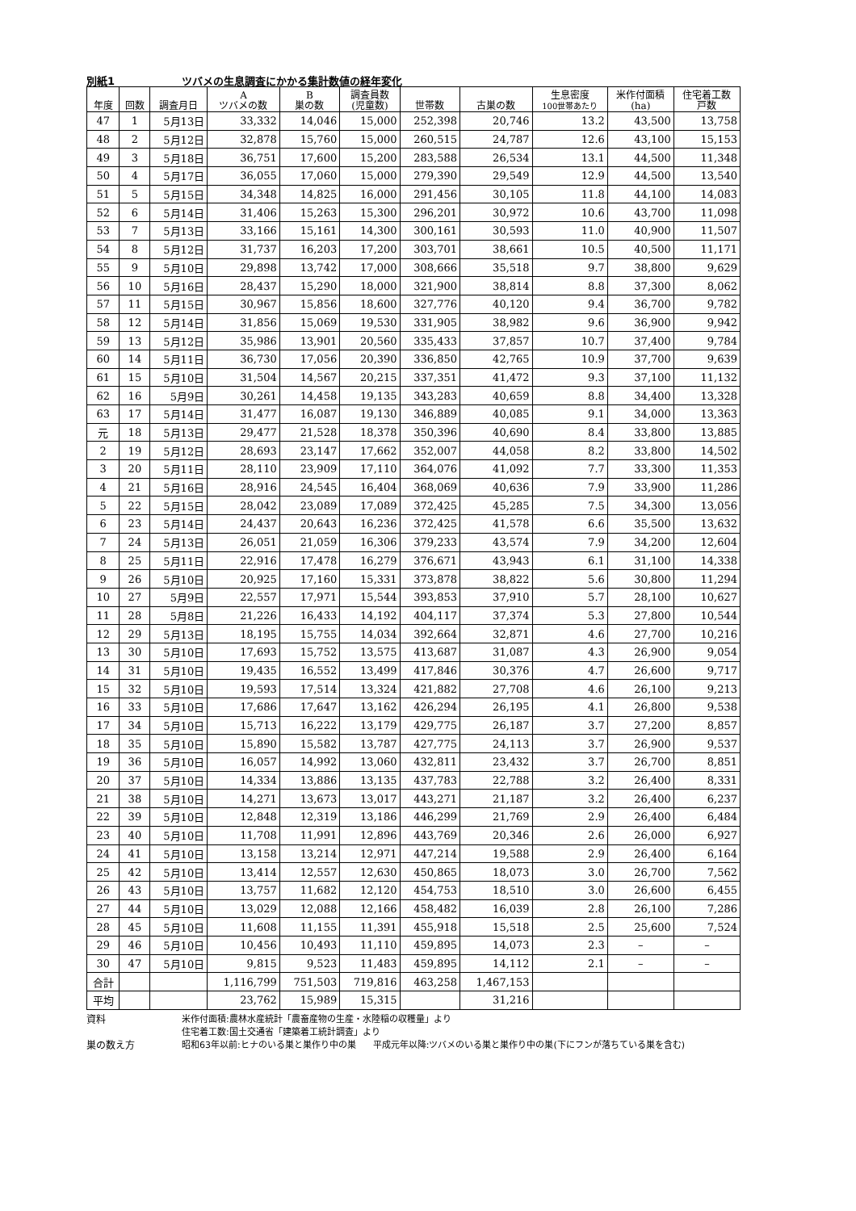別紙1 ツバメの生息調査にかかる集計数値の経年変化
| 年度 | 回数 | 調査月日 | A ツバメの数 | B 巣の数 | 調査員数 (児童数) | 世帯数 | 古巣の数 | 生息密度 100世帯あたり | 米作付面積 (ha) | 住宅着工数 戸数 |
| --- | --- | --- | --- | --- | --- | --- | --- | --- | --- | --- |
| 47 | 1 | 5月13日 | 33,332 | 14,046 | 15,000 | 252,398 | 20,746 | 13.2 | 43,500 | 13,758 |
| 48 | 2 | 5月12日 | 32,878 | 15,760 | 15,000 | 260,515 | 24,787 | 12.6 | 43,100 | 15,153 |
| 49 | 3 | 5月18日 | 36,751 | 17,600 | 15,200 | 283,588 | 26,534 | 13.1 | 44,500 | 11,348 |
| 50 | 4 | 5月17日 | 36,055 | 17,060 | 15,000 | 279,390 | 29,549 | 12.9 | 44,500 | 13,540 |
| 51 | 5 | 5月15日 | 34,348 | 14,825 | 16,000 | 291,456 | 30,105 | 11.8 | 44,100 | 14,083 |
| 52 | 6 | 5月14日 | 31,406 | 15,263 | 15,300 | 296,201 | 30,972 | 10.6 | 43,700 | 11,098 |
| 53 | 7 | 5月13日 | 33,166 | 15,161 | 14,300 | 300,161 | 30,593 | 11.0 | 40,900 | 11,507 |
| 54 | 8 | 5月12日 | 31,737 | 16,203 | 17,200 | 303,701 | 38,661 | 10.5 | 40,500 | 11,171 |
| 55 | 9 | 5月10日 | 29,898 | 13,742 | 17,000 | 308,666 | 35,518 | 9.7 | 38,800 | 9,629 |
| 56 | 10 | 5月16日 | 28,437 | 15,290 | 18,000 | 321,900 | 38,814 | 8.8 | 37,300 | 8,062 |
| 57 | 11 | 5月15日 | 30,967 | 15,856 | 18,600 | 327,776 | 40,120 | 9.4 | 36,700 | 9,782 |
| 58 | 12 | 5月14日 | 31,856 | 15,069 | 19,530 | 331,905 | 38,982 | 9.6 | 36,900 | 9,942 |
| 59 | 13 | 5月12日 | 35,986 | 13,901 | 20,560 | 335,433 | 37,857 | 10.7 | 37,400 | 9,784 |
| 60 | 14 | 5月11日 | 36,730 | 17,056 | 20,390 | 336,850 | 42,765 | 10.9 | 37,700 | 9,639 |
| 61 | 15 | 5月10日 | 31,504 | 14,567 | 20,215 | 337,351 | 41,472 | 9.3 | 37,100 | 11,132 |
| 62 | 16 | 5月9日 | 30,261 | 14,458 | 19,135 | 343,283 | 40,659 | 8.8 | 34,400 | 13,328 |
| 63 | 17 | 5月14日 | 31,477 | 16,087 | 19,130 | 346,889 | 40,085 | 9.1 | 34,000 | 13,363 |
| 元 | 18 | 5月13日 | 29,477 | 21,528 | 18,378 | 350,396 | 40,690 | 8.4 | 33,800 | 13,885 |
| 2 | 19 | 5月12日 | 28,693 | 23,147 | 17,662 | 352,007 | 44,058 | 8.2 | 33,800 | 14,502 |
| 3 | 20 | 5月11日 | 28,110 | 23,909 | 17,110 | 364,076 | 41,092 | 7.7 | 33,300 | 11,353 |
| 4 | 21 | 5月16日 | 28,916 | 24,545 | 16,404 | 368,069 | 40,636 | 7.9 | 33,900 | 11,286 |
| 5 | 22 | 5月15日 | 28,042 | 23,089 | 17,089 | 372,425 | 45,285 | 7.5 | 34,300 | 13,056 |
| 6 | 23 | 5月14日 | 24,437 | 20,643 | 16,236 | 372,425 | 41,578 | 6.6 | 35,500 | 13,632 |
| 7 | 24 | 5月13日 | 26,051 | 21,059 | 16,306 | 379,233 | 43,574 | 7.9 | 34,200 | 12,604 |
| 8 | 25 | 5月11日 | 22,916 | 17,478 | 16,279 | 376,671 | 43,943 | 6.1 | 31,100 | 14,338 |
| 9 | 26 | 5月10日 | 20,925 | 17,160 | 15,331 | 373,878 | 38,822 | 5.6 | 30,800 | 11,294 |
| 10 | 27 | 5月9日 | 22,557 | 17,971 | 15,544 | 393,853 | 37,910 | 5.7 | 28,100 | 10,627 |
| 11 | 28 | 5月8日 | 21,226 | 16,433 | 14,192 | 404,117 | 37,374 | 5.3 | 27,800 | 10,544 |
| 12 | 29 | 5月13日 | 18,195 | 15,755 | 14,034 | 392,664 | 32,871 | 4.6 | 27,700 | 10,216 |
| 13 | 30 | 5月10日 | 17,693 | 15,752 | 13,575 | 413,687 | 31,087 | 4.3 | 26,900 | 9,054 |
| 14 | 31 | 5月10日 | 19,435 | 16,552 | 13,499 | 417,846 | 30,376 | 4.7 | 26,600 | 9,717 |
| 15 | 32 | 5月10日 | 19,593 | 17,514 | 13,324 | 421,882 | 27,708 | 4.6 | 26,100 | 9,213 |
| 16 | 33 | 5月10日 | 17,686 | 17,647 | 13,162 | 426,294 | 26,195 | 4.1 | 26,800 | 9,538 |
| 17 | 34 | 5月10日 | 15,713 | 16,222 | 13,179 | 429,775 | 26,187 | 3.7 | 27,200 | 8,857 |
| 18 | 35 | 5月10日 | 15,890 | 15,582 | 13,787 | 427,775 | 24,113 | 3.7 | 26,900 | 9,537 |
| 19 | 36 | 5月10日 | 16,057 | 14,992 | 13,060 | 432,811 | 23,432 | 3.7 | 26,700 | 8,851 |
| 20 | 37 | 5月10日 | 14,334 | 13,886 | 13,135 | 437,783 | 22,788 | 3.2 | 26,400 | 8,331 |
| 21 | 38 | 5月10日 | 14,271 | 13,673 | 13,017 | 443,271 | 21,187 | 3.2 | 26,400 | 6,237 |
| 22 | 39 | 5月10日 | 12,848 | 12,319 | 13,186 | 446,299 | 21,769 | 2.9 | 26,400 | 6,484 |
| 23 | 40 | 5月10日 | 11,708 | 11,991 | 12,896 | 443,769 | 20,346 | 2.6 | 26,000 | 6,927 |
| 24 | 41 | 5月10日 | 13,158 | 13,214 | 12,971 | 447,214 | 19,588 | 2.9 | 26,400 | 6,164 |
| 25 | 42 | 5月10日 | 13,414 | 12,557 | 12,630 | 450,865 | 18,073 | 3.0 | 26,700 | 7,562 |
| 26 | 43 | 5月10日 | 13,757 | 11,682 | 12,120 | 454,753 | 18,510 | 3.0 | 26,600 | 6,455 |
| 27 | 44 | 5月10日 | 13,029 | 12,088 | 12,166 | 458,482 | 16,039 | 2.8 | 26,100 | 7,286 |
| 28 | 45 | 5月10日 | 11,608 | 11,155 | 11,391 | 455,918 | 15,518 | 2.5 | 25,600 | 7,524 |
| 29 | 46 | 5月10日 | 10,456 | 10,493 | 11,110 | 459,895 | 14,073 | 2.3 | – | – |
| 30 | 47 | 5月10日 | 9,815 | 9,523 | 11,483 | 459,895 | 14,112 | 2.1 | – | – |
| 合計 | | | 1,116,799 | 751,503 | 719,816 | 463,258 | 1,467,153 | | | |
| 平均 | | | 23,762 | 15,989 | 15,315 | | 31,216 | | | |
資料 米作付面積:農林水産統計「農畜産物の生産・水陸稲の収穫量」より
住宅着工数:国土交通省「建築着工統計調査」より
巣の数え方 昭和63年以前:ヒナのいる巣と巣作り中の巣 平成元年以降:ツバメのいる巣と巣作り中の巣(下にフンが落ちている巣を含む)